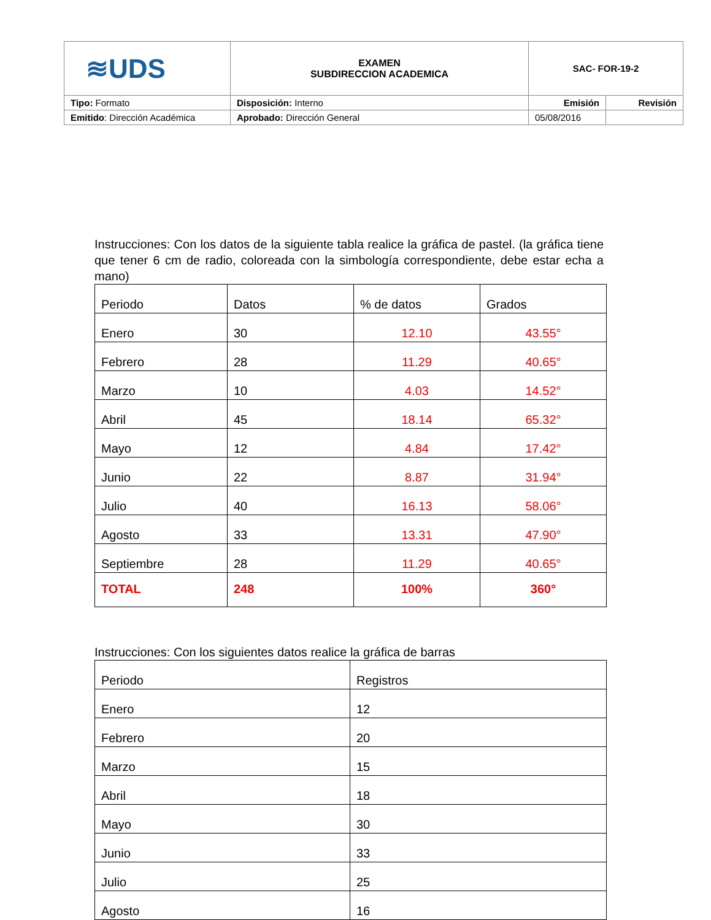| ≋UDS | EXAMEN SUBDIRECCION ACADEMICA | SAC- FOR-19-2 | |
| Tipo: Formato | Disposición: Interno | Emisión | Revisión |
| Emitido : Dirección Académica | Aprobado: Dirección General | 05/08/2016 | |
Instrucciones: Con los datos de la siguiente tabla realice la gráfica de pastel. (la gráfica tiene que tener 6 cm de radio, coloreada con la simbología correspondiente, debe estar echa a mano)
| Periodo | Datos | % de datos | Grados |
| Enero | 30 | 12.10 | 43.55° |
| Febrero | 28 | 11.29 | 40.65° |
| Marzo | 10 | 4.03 | 14.52° |
| Abril | 45 | 18.14 | 65.32° |
| Mayo | 12 | 4.84 | 17.42° |
| Junio | 22 | 8.87 | 31.94° |
| Julio | 40 | 16.13 | 58.06° |
| Agosto | 33 | 13.31 | 47.90° |
| Septiembre | 28 | 11.29 | 40.65° |
| TOTAL | 248 | 100% | 360° |
Instrucciones: Con los siguientes datos realice la gráfica de barras
| Periodo | Registros |
| Enero | 12 |
| Febrero | 20 |
| Marzo | 15 |
| Abril | 18 |
| Mayo | 30 |
| Junio | 33 |
| Julio | 25 |
| Agosto | 16 |